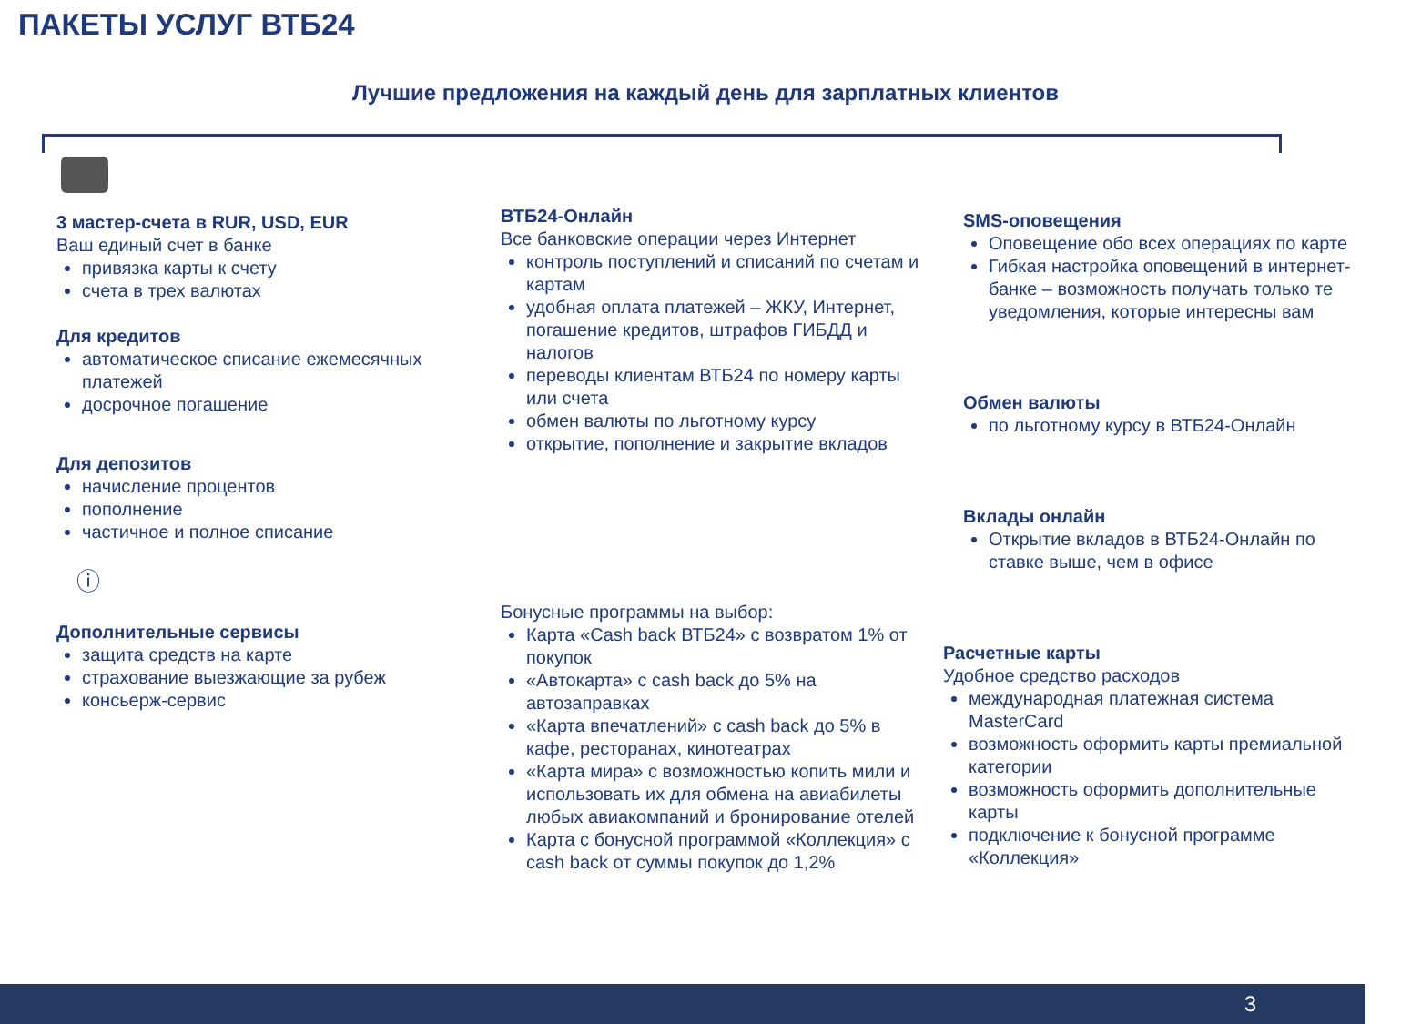ПАКЕТЫ УСЛУГ ВТБ24
Лучшие предложения на каждый день для зарплатных клиентов
3 мастер-счета в RUR, USD, EUR
Ваш единый счет в банке
привязка карты к счету
счета в трех валютах
Для кредитов
автоматическое списание ежемесячных платежей
досрочное погашение
Для депозитов
начисление процентов
пополнение
частичное и полное списание
ⓘ
Дополнительные сервисы
защита средств на карте
страхование выезжающие за рубеж
консьерж-сервис
ВТБ24-Онлайн
Все банковские операции через Интернет
контроль поступлений и списаний по счетам и картам
удобная оплата платежей – ЖКУ, Интернет, погашение кредитов, штрафов ГИБДД и налогов
переводы клиентам ВТБ24 по номеру карты или счета
обмен валюты по льготному курсу
открытие, пополнение и закрытие вкладов
Бонусные программы на выбор:
Карта «Cash back ВТБ24» с возвратом 1% от покупок
«Автокарта» с cash back до 5% на автозаправках
«Карта впечатлений» с cash back до 5% в кафе, ресторанах, кинотеатрах
«Карта мира» с возможностью копить мили и использовать их для обмена на авиабилеты любых авиакомпаний и бронирование отелей
Карта с бонусной программой «Коллекция» с cash back от суммы покупок до 1,2%
SMS-оповещения
Оповещение обо всех операциях по карте
Гибкая настройка оповещений в интернет-банке – возможность получать только те уведомления, которые интересны вам
Обмен валюты
по льготному курсу в ВТБ24-Онлайн
Вклады онлайн
Открытие вкладов в ВТБ24-Онлайн по ставке выше, чем в офисе
Расчетные карты
Удобное средство расходов
международная платежная система MasterCard
возможность оформить карты премиальной категории
возможность оформить дополнительные карты
подключение к бонусной программе «Коллекция»
3